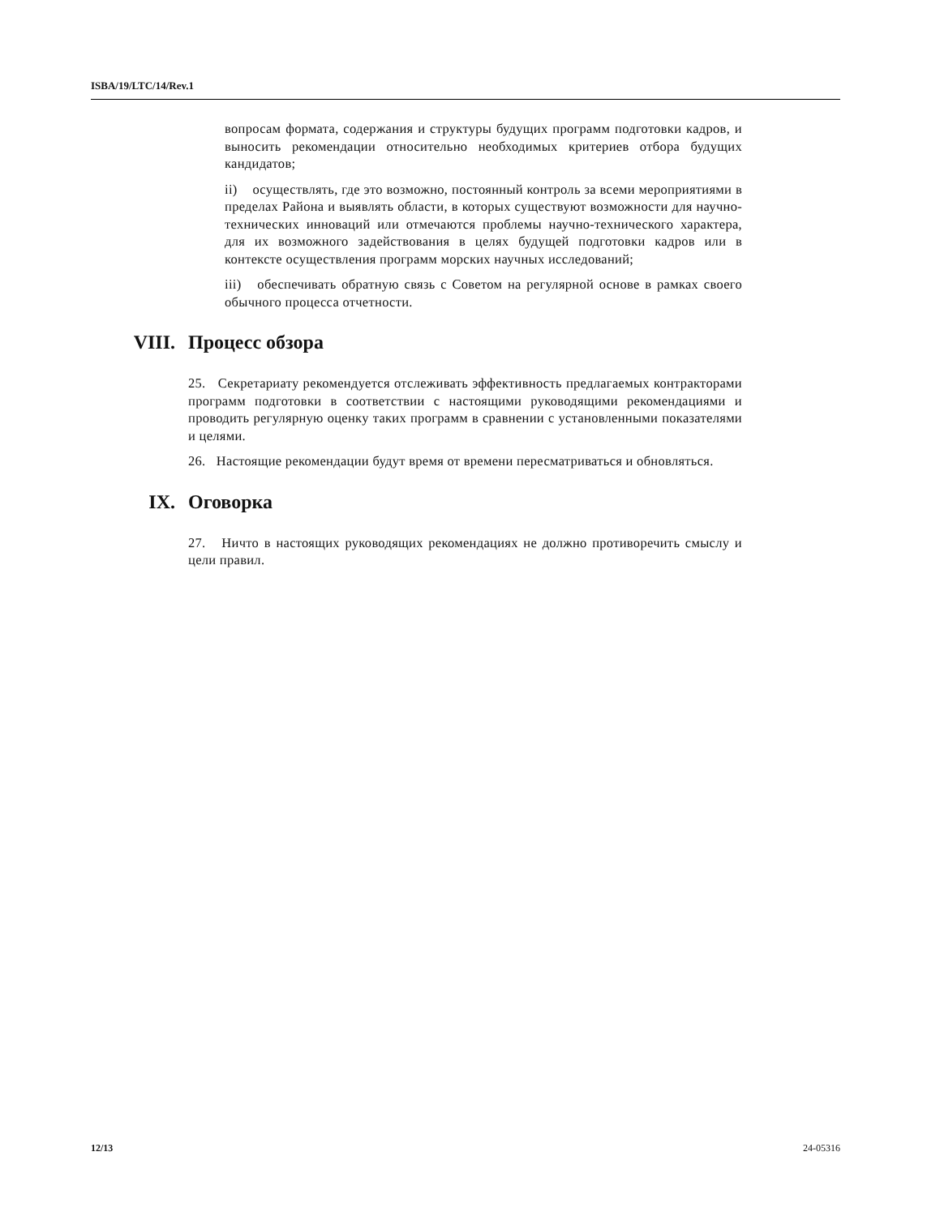ISBA/19/LTC/14/Rev.1
вопросам формата, содержания и структуры будущих программ подготовки кадров, и выносить рекомендации относительно необходимых критериев отбора будущих кандидатов;
ii) осуществлять, где это возможно, постоянный контроль за всеми мероприятиями в пределах Района и выявлять области, в которых существуют возможности для научно-технических инноваций или отмечаются проблемы научно-технического характера, для их возможного задействования в целях будущей подготовки кадров или в контексте осуществления программ морских научных исследований;
iii) обеспечивать обратную связь с Советом на регулярной основе в рамках своего обычного процесса отчетности.
VIII. Процесс обзора
25. Секретариату рекомендуется отслеживать эффективность предлагаемых контракторами программ подготовки в соответствии с настоящими руководящими рекомендациями и проводить регулярную оценку таких программ в сравнении с установленными показателями и целями.
26. Настоящие рекомендации будут время от времени пересматриваться и обновляться.
IX. Оговорка
27. Ничто в настоящих руководящих рекомендациях не должно противоречить смыслу и цели правил.
12/13 24-05316